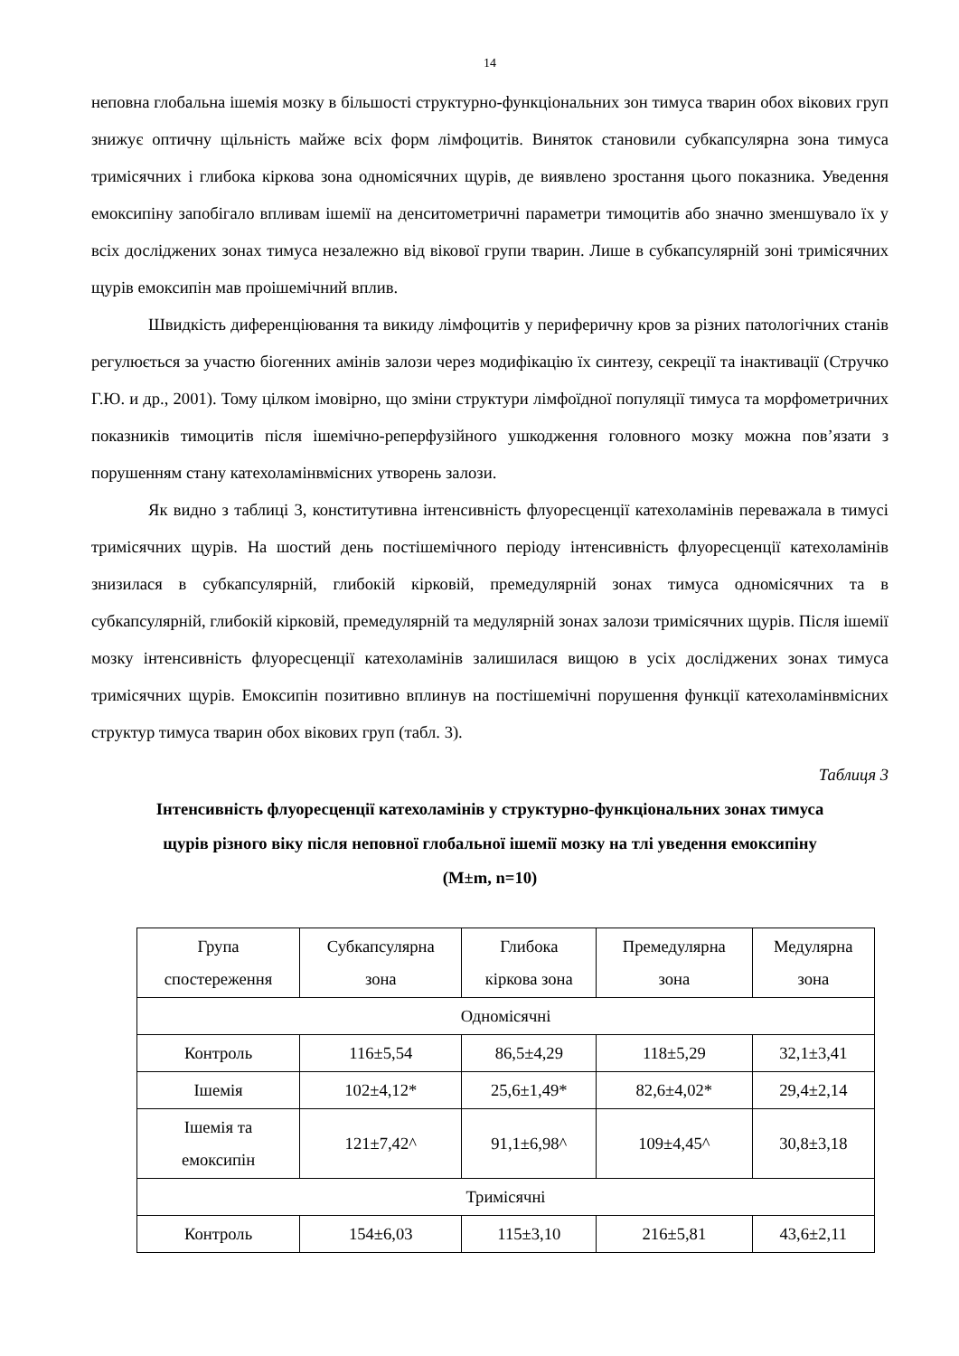14
неповна глобальна ішемія мозку в більшості структурно-функціональних зон тимуса тварин обох вікових груп знижує оптичну щільність майже всіх форм лімфоцитів. Виняток становили субкапсулярна зона тимуса тримісячних і глибока кіркова зона одномісячних щурів, де виявлено зростання цього показника. Уведення емоксипіну запобігало впливам ішемії на денситометричні параметри тимоцитів або значно зменшувало їх у всіх досліджених зонах тимуса незалежно від вікової групи тварин. Лише в субкапсулярній зоні тримісячних щурів емоксипін мав проішемічний вплив.
Швидкість диференціювання та викиду лімфоцитів у периферичну кров за різних патологічних станів регулюється за участю біогенних амінів залози через модифікацію їх синтезу, секреції та інактивації (Стручко Г.Ю. и др., 2001). Тому цілком імовірно, що зміни структури лімфоїдної популяції тимуса та морфометричних показників тимоцитів після ішемічно-реперфузійного ушкодження головного мозку можна пов’язати з порушенням стану катехоламінвмісних утворень залози.
Як видно з таблиці 3, конститутивна інтенсивність флуоресценції катехоламінів переважала в тимусі тримісячних щурів. На шостий день постішемічного періоду інтенсивність флуоресценції катехоламінів знизилася в субкапсулярній, глибокій кірковій, премедулярній зонах тимуса одномісячних та в субкапсулярній, глибокій кірковій, премедулярній та медулярній зонах залози тримісячних щурів. Після ішемії мозку інтенсивність флуоресценції катехоламінів залишилася вищою в усіх досліджених зонах тимуса тримісячних щурів. Емоксипін позитивно вплинув на постішемічні порушення функції катехоламінвмісних структур тимуса тварин обох вікових груп (табл. 3).
Таблиця 3
Інтенсивність флуоресценції катехоламінів у структурно-функціональних зонах тимуса
щурів різного віку після неповної глобальної ішемії мозку на тлі уведення емоксипіну
(M±m, n=10)
| Група спостереження | Субкапсулярна зона | Глибока кіркова зона | Премедулярна зона | Медулярна зона |
| Одномісячні | | | | |
| Контроль | 116±5,54 | 86,5±4,29 | 118±5,29 | 32,1±3,41 |
| Ішемія | 102±4,12* | 25,6±1,49* | 82,6±4,02* | 29,4±2,14 |
| Ішемія та емоксипін | 121±7,42^ | 91,1±6,98^ | 109±4,45^ | 30,8±3,18 |
| Тримісячні | | | | |
| Контроль | 154±6,03 | 115±3,10 | 216±5,81 | 43,6±2,11 |